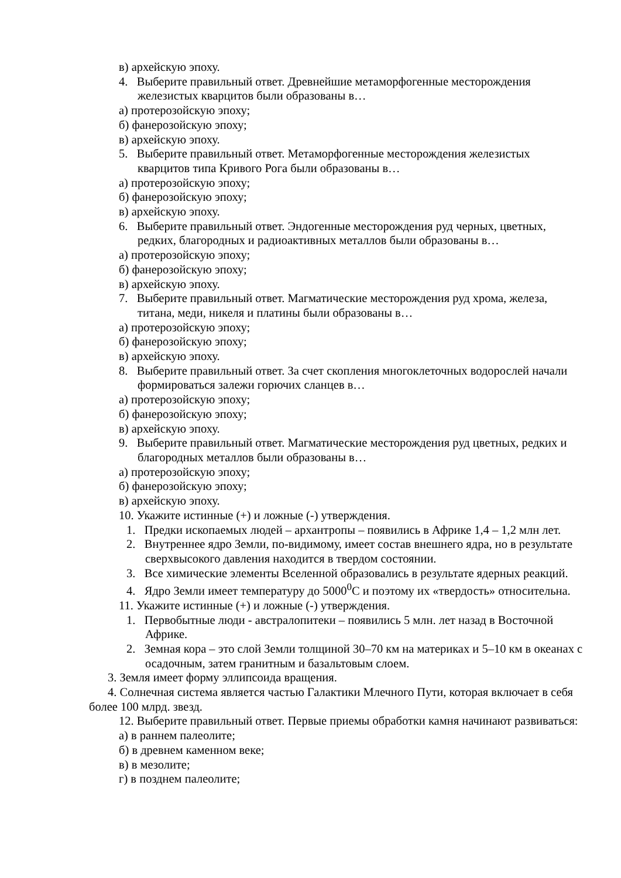в) архейскую эпоху.
4. Выберите правильный ответ. Древнейшие метаморфогенные месторождения железистых кварцитов были образованы в…
а) протерозойскую эпоху;
б) фанерозойскую эпоху;
в) архейскую эпоху.
5. Выберите правильный ответ. Метаморфогенные месторождения железистых кварцитов типа Кривого Рога были образованы в…
а) протерозойскую эпоху;
б) фанерозойскую эпоху;
в) архейскую эпоху.
6. Выберите правильный ответ. Эндогенные месторождения руд черных, цветных, редких, благородных и радиоактивных металлов были образованы в…
а) протерозойскую эпоху;
б) фанерозойскую эпоху;
в) архейскую эпоху.
7. Выберите правильный ответ. Магматические месторождения руд хрома, железа, титана, меди, никеля и платины были образованы в…
а) протерозойскую эпоху;
б) фанерозойскую эпоху;
в) архейскую эпоху.
8. Выберите правильный ответ. За счет скопления многоклеточных водорослей начали формироваться залежи горючих сланцев в…
а) протерозойскую эпоху;
б) фанерозойскую эпоху;
в) архейскую эпоху.
9. Выберите правильный ответ. Магматические месторождения руд цветных, редких и благородных металлов были образованы в…
а) протерозойскую эпоху;
б) фанерозойскую эпоху;
в) архейскую эпоху.
10. Укажите истинные (+) и ложные (-) утверждения.
1. Предки ископаемых людей – архантропы – появились в Африке 1,4 – 1,2 млн лет.
2. Внутреннее ядро Земли, по-видимому, имеет состав внешнего ядра, но в результате сверхвысокого давления находится в твердом состоянии.
3. Все химические элементы Вселенной образовались в результате ядерных реакций.
4. Ядро Земли имеет температуру до 5000<sup>0</sup>С и поэтому их «твердость» относительна.
11. Укажите истинные (+) и ложные (-) утверждения.
1. Первобытные люди - австралопитеки – появились 5 млн. лет назад в Восточной Африке.
2. Земная кора – это слой Земли толщиной 30–70 км на материках и 5–10 км в океанах с осадочным, затем гранитным и базальтовым слоем.
3. Земля имеет форму эллипсоида вращения.
4. Солнечная система является частью Галактики Млечного Пути, которая включает в себя более 100 млрд. звезд.
12. Выберите правильный ответ. Первые приемы обработки камня начинают развиваться:
а) в раннем палеолите;
б) в древнем каменном веке;
в) в мезолите;
г) в позднем палеолите;